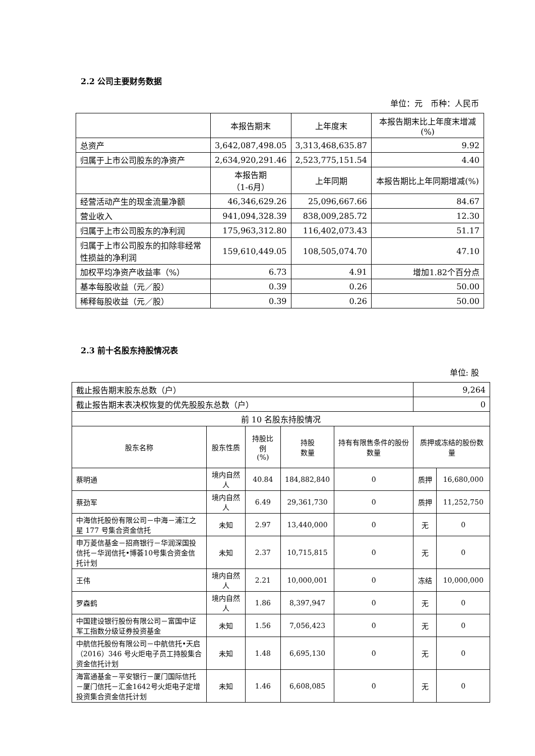2.2 公司主要财务数据
单位：元　币种：人民币
| | 本报告期末 | 上年度末 | 本报告期末比上年度末增减(%) |
| --- | --- | --- | --- |
| 总资产 | 3,642,087,498.05 | 3,313,468,635.87 | 9.92 |
| 归属于上市公司股东的净资产 | 2,634,920,291.46 | 2,523,775,151.54 | 4.40 |
| | 本报告期 （1-6月） | 上年同期 | 本报告期比上年同期增减(%) |
| 经营活动产生的现金流量净额 | 46,346,629.26 | 25,096,667.66 | 84.67 |
| 营业收入 | 941,094,328.39 | 838,009,285.72 | 12.30 |
| 归属于上市公司股东的净利润 | 175,963,312.80 | 116,402,073.43 | 51.17 |
| 归属于上市公司股东的扣除非经常性损益的净利润 | 159,610,449.05 | 108,505,074.70 | 47.10 |
| 加权平均净资产收益率（%） | 6.73 | 4.91 | 增加1.82个百分点 |
| 基本每股收益（元／股） | 0.39 | 0.26 | 50.00 |
| 稀释每股收益（元／股） | 0.39 | 0.26 | 50.00 |
2.3 前十名股东持股情况表
单位: 股
| 截止报告期末股东总数（户） | | | | | 9,264 | |
| 截止报告期末表决权恢复的优先股股东总数（户） | | | | | 0 | |
| 前 10 名股东持股情况 | | | | | | |
| 股东名称 | 股东性质 | 持股比例 (%) | 持股 数量 | 持有有限售条件的股份数量 | 质押或冻结的股份数量 | |
| 蔡明通 | 境内自然人 | 40.84 | 184,882,840 | 0 | 质押 | 16,680,000 |
| 蔡劲军 | 境内自然人 | 6.49 | 29,361,730 | 0 | 质押 | 11,252,750 |
| 中海信托股份有限公司－中海－浦江之星 177 号集合资金信托 | 未知 | 2.97 | 13,440,000 | 0 | 无 | 0 |
| 申万菱信基金－招商银行－华润深国投信托－华润信托•博荟10号集合资金信托计划 | 未知 | 2.37 | 10,715,815 | 0 | 无 | 0 |
| 王伟 | 境内自然人 | 2.21 | 10,000,001 | 0 | 冻结 | 10,000,000 |
| 罗森鹤 | 境内自然人 | 1.86 | 8,397,947 | 0 | 无 | 0 |
| 中国建设银行股份有限公司－富国中证军工指数分级证券投资基金 | 未知 | 1.56 | 7,056,423 | 0 | 无 | 0 |
| 中航信托股份有限公司－中航信托•天启（2016）346 号火炬电子员工持股集合资金信托计划 | 未知 | 1.48 | 6,695,130 | 0 | 无 | 0 |
| 海富通基金－平安银行－厦门国际信托－厦门信托－汇金1642号火炬电子定增投资集合资金信托计划 | 未知 | 1.46 | 6,608,085 | 0 | 无 | 0 |